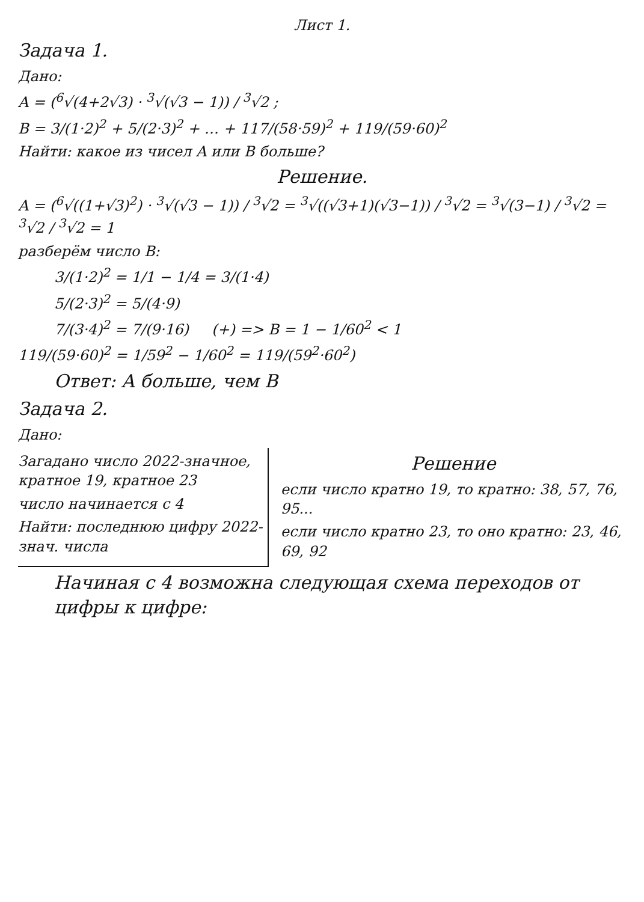Лист 1.
Задача 1.
Дано:
A = (<sup>6</sup>√(4+2√3) · <sup>3</sup>√(√3 − 1)) / <sup>3</sup>√2 ;
B = 3/(1·2)<sup>2</sup> + 5/(2·3)<sup>2</sup> + … + 117/(58·59)<sup>2</sup> + 119/(59·60)<sup>2</sup>
Найти: какое из чисел A или B больше?
Решение.
A = (<sup>6</sup>√((1+√3)<sup>2</sup>) · <sup>3</sup>√(√3 − 1)) / <sup>3</sup>√2 = <sup>3</sup>√((√3+1)(√3−1)) / <sup>3</sup>√2 = <sup>3</sup>√(3−1) / <sup>3</sup>√2 = <sup>3</sup>√2 / <sup>3</sup>√2 = 1
разберём число B:
3/(1·2)<sup>2</sup> = 1/1 − 1/4 = 3/(1·4)
5/(2·3)<sup>2</sup> = 5/(4·9)
7/(3·4)<sup>2</sup> = 7/(9·16) (+) => B = 1 − 1/60<sup>2</sup> < 1
119/(59·60)<sup>2</sup> = 1/59<sup>2</sup> − 1/60<sup>2</sup> = 119/(59<sup>2</sup>·60<sup>2</sup>)
Ответ: A больше, чем B
Задача 2.
Дано:
Загадано число 2022-значное, кратное 19, кратное 23
число начинается с 4
Найти: последнюю цифру 2022-знач. числа
Решение
если число кратно 19, то кратно: 38, 57, 76, 95...
если число кратно 23, то оно кратно: 23, 46, 69, 92
Начиная с 4 возможна следующая схема переходов от цифры к цифре: